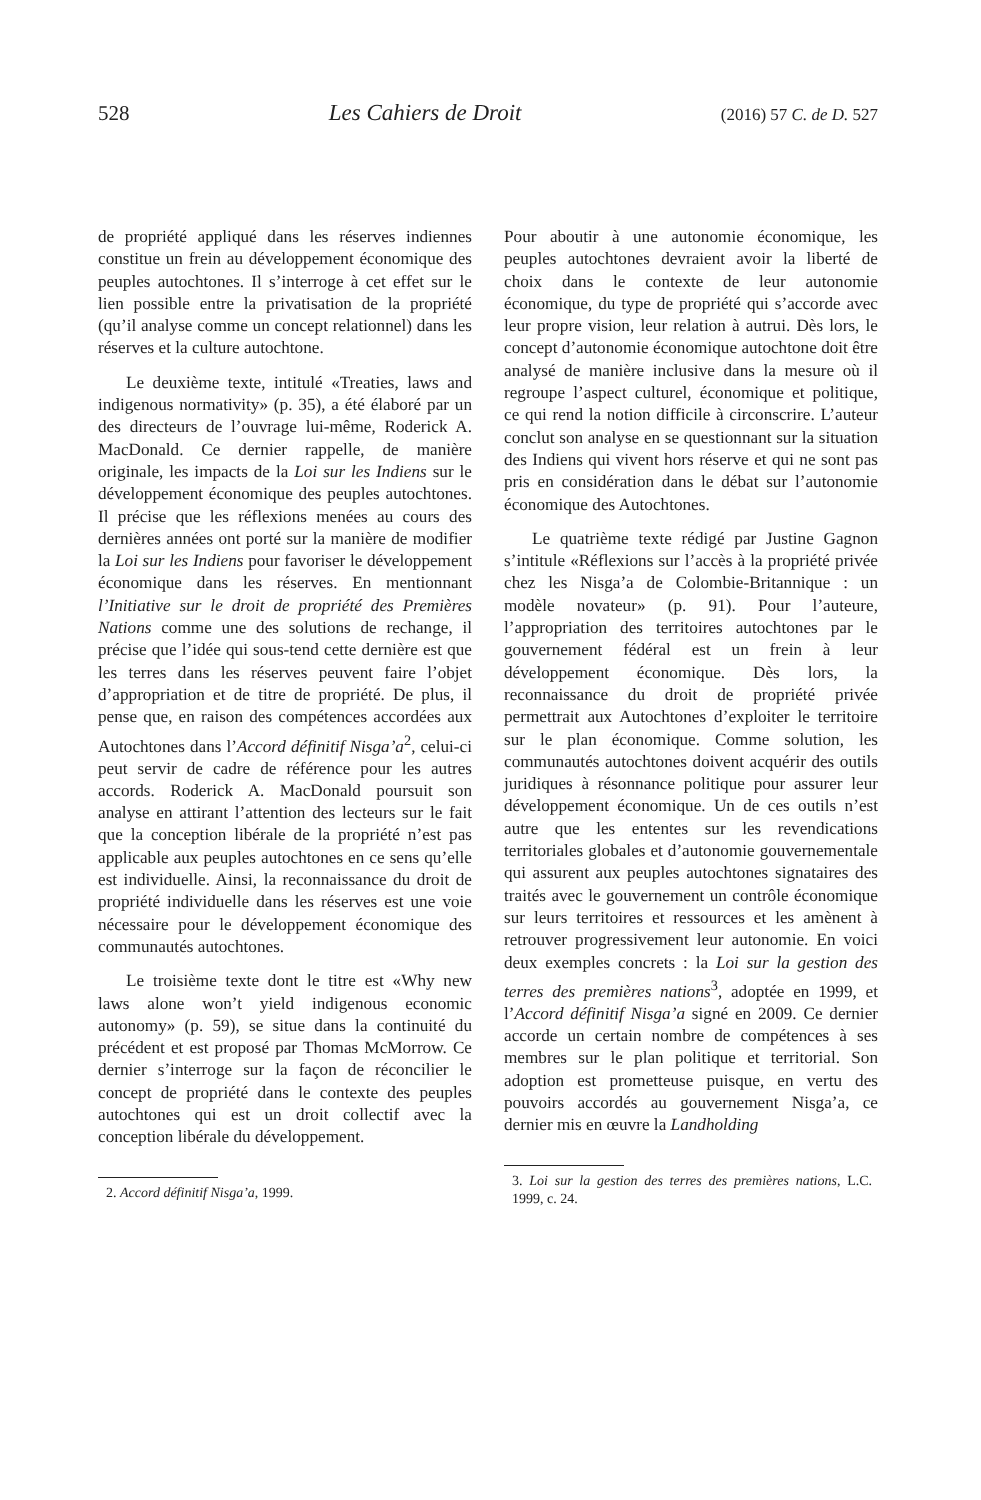528 Les Cahiers de Droit (2016) 57 C. de D. 527
de propriété appliqué dans les réserves indiennes constitue un frein au développement économique des peuples autochtones. Il s’interroge à cet effet sur le lien possible entre la privatisation de la propriété (qu’il analyse comme un concept relationnel) dans les réserves et la culture autochtone.
Le deuxième texte, intitulé «Treaties, laws and indigenous normativity» (p. 35), a été élaboré par un des directeurs de l’ouvrage lui-même, Roderick A. MacDonald. Ce dernier rappelle, de manière originale, les impacts de la Loi sur les Indiens sur le développement économique des peuples autochtones. Il précise que les réflexions menées au cours des dernières années ont porté sur la manière de modifier la Loi sur les Indiens pour favoriser le développement économique dans les réserves. En mentionnant l’Initiative sur le droit de propriété des Premières Nations comme une des solutions de rechange, il précise que l’idée qui sous-tend cette dernière est que les terres dans les réserves peuvent faire l’objet d’appropriation et de titre de propriété. De plus, il pense que, en raison des compétences accordées aux Autochtones dans l’Accord définitif Nisga’a<sup>2</sup>, celui-ci peut servir de cadre de référence pour les autres accords. Roderick A. MacDonald poursuit son analyse en attirant l’attention des lecteurs sur le fait que la conception libérale de la propriété n’est pas applicable aux peuples autochtones en ce sens qu’elle est individuelle. Ainsi, la reconnaissance du droit de propriété individuelle dans les réserves est une voie nécessaire pour le développement économique des communautés autochtones.
Le troisième texte dont le titre est «Why new laws alone won’t yield indigenous economic autonomy» (p. 59), se situe dans la continuité du précédent et est proposé par Thomas McMorrow. Ce dernier s’interroge sur la façon de réconcilier le concept de propriété dans le contexte des peuples autochtones qui est un droit collectif avec la conception libérale du développement.
2. Accord définitif Nisga’a, 1999.
Pour aboutir à une autonomie économique, les peuples autochtones devraient avoir la liberté de choix dans le contexte de leur autonomie économique, du type de propriété qui s’accorde avec leur propre vision, leur relation à autrui. Dès lors, le concept d’autonomie économique autochtone doit être analysé de manière inclusive dans la mesure où il regroupe l’aspect culturel, économique et politique, ce qui rend la notion difficile à circonscrire. L’auteur conclut son analyse en se questionnant sur la situation des Indiens qui vivent hors réserve et qui ne sont pas pris en considération dans le débat sur l’autonomie économique des Autochtones.
Le quatrième texte rédigé par Justine Gagnon s’intitule «Réflexions sur l’accès à la propriété privée chez les Nisga’a de Colombie-Britannique : un modèle novateur» (p. 91). Pour l’auteure, l’appropriation des territoires autochtones par le gouvernement fédéral est un frein à leur développement économique. Dès lors, la reconnaissance du droit de propriété privée permettrait aux Autochtones d’exploiter le territoire sur le plan économique. Comme solution, les communautés autochtones doivent acquérir des outils juridiques à résonnance politique pour assurer leur développement économique. Un de ces outils n’est autre que les ententes sur les revendications territoriales globales et d’autonomie gouvernementale qui assurent aux peuples autochtones signataires des traités avec le gouvernement un contrôle économique sur leurs territoires et ressources et les amènent à retrouver progressivement leur autonomie. En voici deux exemples concrets : la Loi sur la gestion des terres des premières nations<sup>3</sup>, adoptée en 1999, et l’Accord définitif Nisga’a signé en 2009. Ce dernier accorde un certain nombre de compétences à ses membres sur le plan politique et territorial. Son adoption est prometteuse puisque, en vertu des pouvoirs accordés au gouvernement Nisga’a, ce dernier mis en œuvre la Landholding
3. Loi sur la gestion des terres des premières nations, L.C. 1999, c. 24.